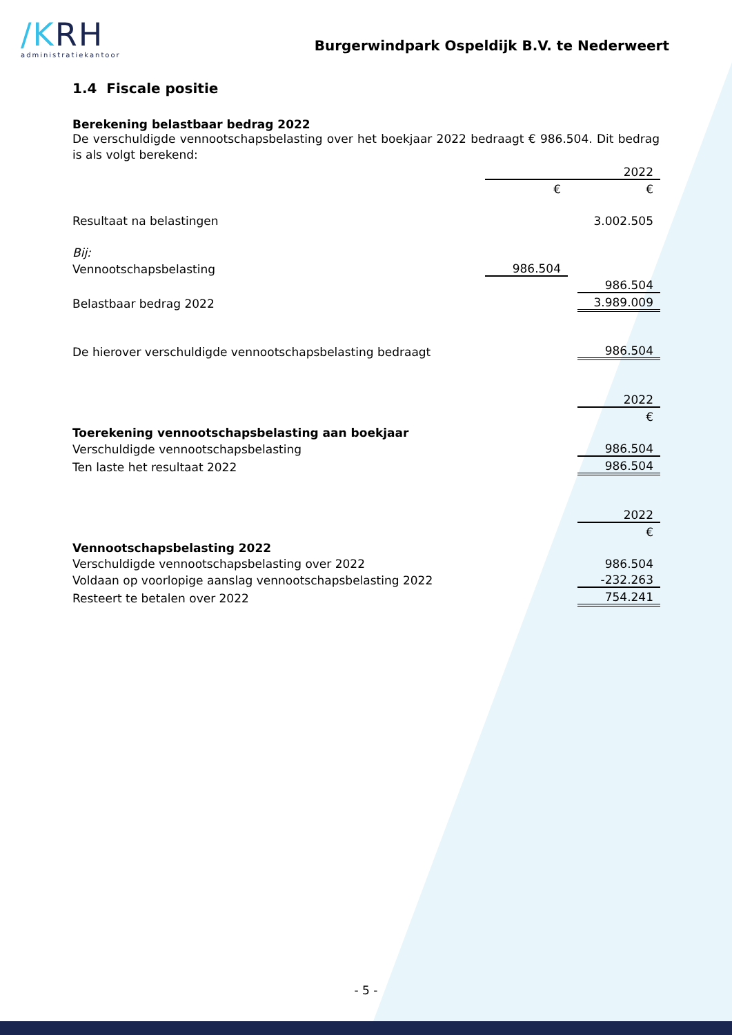/KRH
administratiekantoor
Burgerwindpark Ospeldijk B.V. te Nederweert
1.4 Fiscale positie
Berekening belastbaar bedrag 2022
De verschuldigde vennootschapsbelasting over het boekjaar 2022 bedraagt € 986.504. Dit bedrag is als volgt berekend:
| | | | 2022 |
| | € | | € |
| Resultaat na belastingen | | | 3.002.505 |
| Bij: | | | |
| Vennootschapsbelasting | 986.504 | | |
| | | | 986.504 |
| Belastbaar bedrag 2022 | | | 3.989.009 |
| De hierover verschuldigde vennootschapsbelasting bedraagt | | | 986.504 |
| | | | 2022 |
| | | | € |
| Toerekening vennootschapsbelasting aan boekjaar | | | |
| Verschuldigde vennootschapsbelasting | | | 986.504 |
| Ten laste het resultaat 2022 | | | 986.504 |
| | | | 2022 |
| | | | € |
| Vennootschapsbelasting 2022 | | | |
| Verschuldigde vennootschapsbelasting over 2022 | | | 986.504 |
| Voldaan op voorlopige aanslag vennootschapsbelasting 2022 | | | -232.263 |
| Resteert te betalen over 2022 | | | 754.241 |
- 5 -